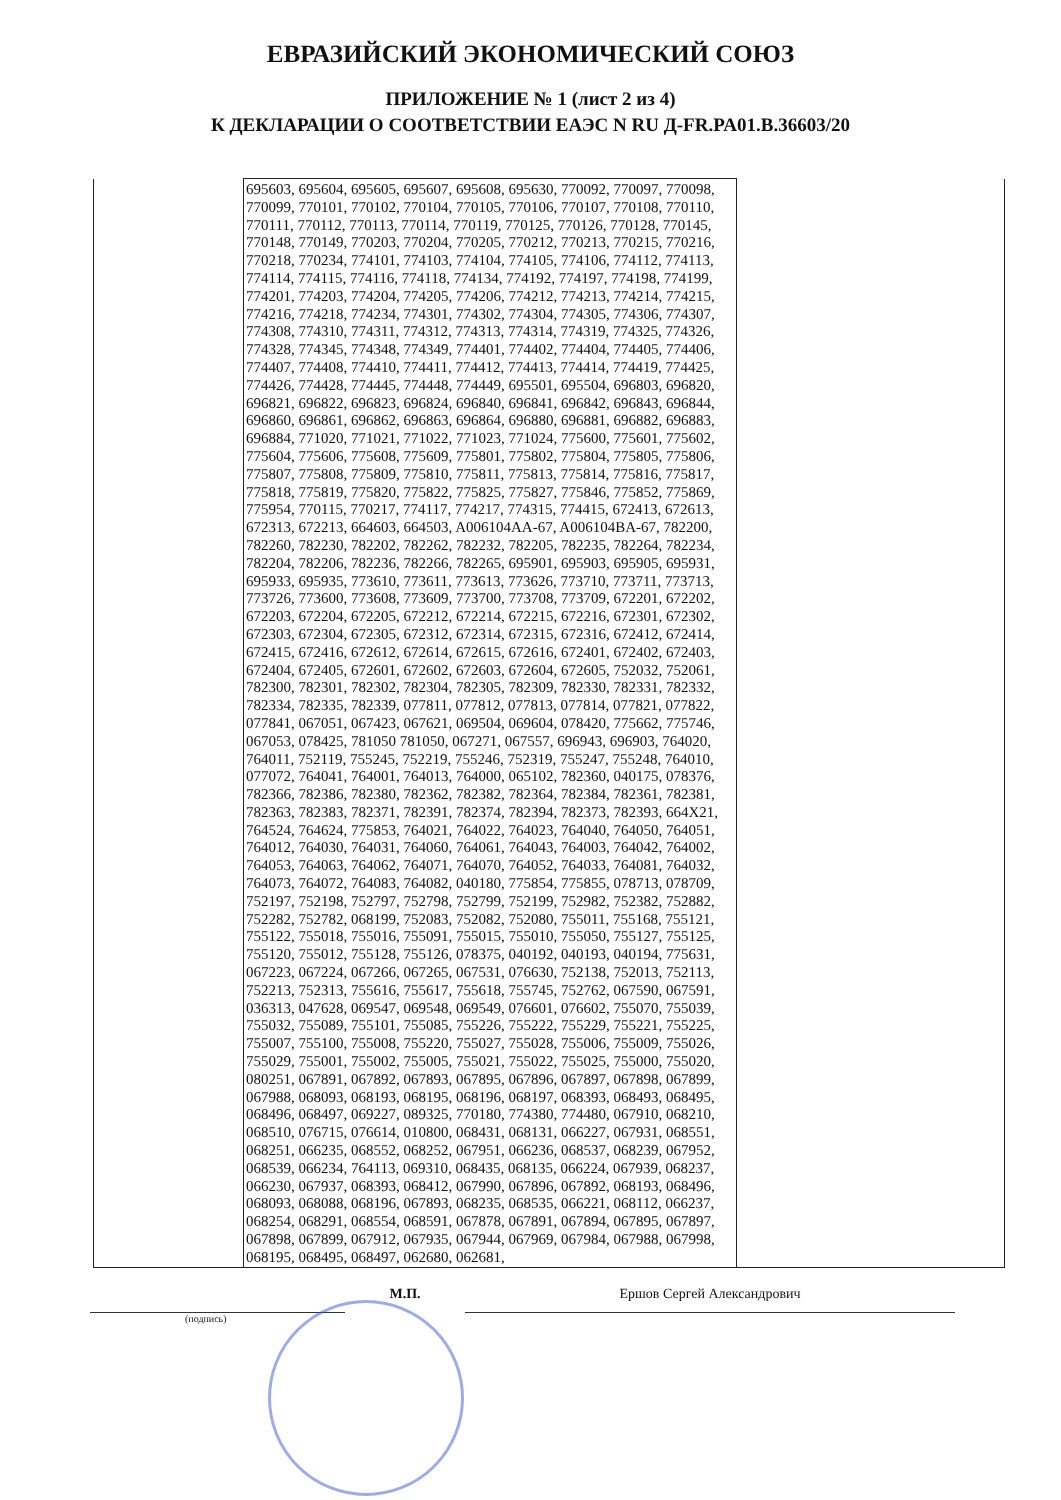ЕВРАЗИЙСКИЙ ЭКОНОМИЧЕСКИЙ СОЮЗ
ПРИЛОЖЕНИЕ № 1 (лист 2 из 4)
К ДЕКЛАРАЦИИ О СООТВЕТСТВИИ ЕАЭС N RU Д-FR.PA01.B.36603/20
| | 695603, 695604, 695605, 695607, 695608, 695630, 770092, 770097, 770098, 770099, 770101, 770102, 770104, 770105, 770106, 770107, 770108, 770110, 770111, 770112, 770113, 770114, 770119, 770125, 770126, 770128, 770145, 770148, 770149, 770203, 770204, 770205, 770212, 770213, 770215, 770216, 770218, 770234, 774101, 774103, 774104, 774105, 774106, 774112, 774113, 774114, 774115, 774116, 774118, 774134, 774192, 774197, 774198, 774199, 774201, 774203, 774204, 774205, 774206, 774212, 774213, 774214, 774215, 774216, 774218, 774234, 774301, 774302, 774304, 774305, 774306, 774307, 774308, 774310, 774311, 774312, 774313, 774314, 774319, 774325, 774326, 774328, 774345, 774348, 774349, 774401, 774402, 774404, 774405, 774406, 774407, 774408, 774410, 774411, 774412, 774413, 774414, 774419, 774425, 774426, 774428, 774445, 774448, 774449, 695501, 695504, 696803, 696820, 696821, 696822, 696823, 696824, 696840, 696841, 696842, 696843, 696844, 696860, 696861, 696862, 696863, 696864, 696880, 696881, 696882, 696883, 696884, 771020, 771021, 771022, 771023, 771024, 775600, 775601, 775602, 775604, 775606, 775608, 775609, 775801, 775802, 775804, 775805, 775806, 775807, 775808, 775809, 775810, 775811, 775813, 775814, 775816, 775817, 775818, 775819, 775820, 775822, 775825, 775827, 775846, 775852, 775869, 775954, 770115, 770217, 774117, 774217, 774315, 774415, 672413, 672613, 672313, 672213, 664603, 664503, A006104AA-67, A006104BA-67, 782200, 782260, 782230, 782202, 782262, 782232, 782205, 782235, 782264, 782234, 782204, 782206, 782236, 782266, 782265, 695901, 695903, 695905, 695931, 695933, 695935, 773610, 773611, 773613, 773626, 773710, 773711, 773713, 773726, 773600, 773608, 773609, 773700, 773708, 773709, 672201, 672202, 672203, 672204, 672205, 672212, 672214, 672215, 672216, 672301, 672302, 672303, 672304, 672305, 672312, 672314, 672315, 672316, 672412, 672414, 672415, 672416, 672612, 672614, 672615, 672616, 672401, 672402, 672403, 672404, 672405, 672601, 672602, 672603, 672604, 672605, 752032, 752061, 782300, 782301, 782302, 782304, 782305, 782309, 782330, 782331, 782332, 782334, 782335, 782339, 077811, 077812, 077813, 077814, 077821, 077822, 077841, 067051, 067423, 067621, 069504, 069604, 078420, 775662, 775746, 067053, 078425, 781050 781050, 067271, 067557, 696943, 696903, 764020, 764011, 752119, 755245, 752219, 755246, 752319, 755247, 755248, 764010, 077072, 764041, 764001, 764013, 764000, 065102, 782360, 040175, 078376, 782366, 782386, 782380, 782362, 782382, 782364, 782384, 782361, 782381, 782363, 782383, 782371, 782391, 782374, 782394, 782373, 782393, 664X21, 764524, 764624, 775853, 764021, 764022, 764023, 764040, 764050, 764051, 764012, 764030, 764031, 764060, 764061, 764043, 764003, 764042, 764002, 764053, 764063, 764062, 764071, 764070, 764052, 764033, 764081, 764032, 764073, 764072, 764083, 764082, 040180, 775854, 775855, 078713, 078709, 752197, 752198, 752797, 752798, 752799, 752199, 752982, 752382, 752882, 752282, 752782, 068199, 752083, 752082, 752080, 755011, 755168, 755121, 755122, 755018, 755016, 755091, 755015, 755010, 755050, 755127, 755125, 755120, 755012, 755128, 755126, 078375, 040192, 040193, 040194, 775631, 067223, 067224, 067266, 067265, 067531, 076630, 752138, 752013, 752113, 752213, 752313, 755616, 755617, 755618, 755745, 752762, 067590, 067591, 036313, 047628, 069547, 069548, 069549, 076601, 076602, 755070, 755039, 755032, 755089, 755101, 755085, 755226, 755222, 755229, 755221, 755225, 755007, 755100, 755008, 755220, 755027, 755028, 755006, 755009, 755026, 755029, 755001, 755002, 755005, 755021, 755022, 755025, 755000, 755020, 080251, 067891, 067892, 067893, 067895, 067896, 067897, 067898, 067899, 067988, 068093, 068193, 068195, 068196, 068197, 068393, 068493, 068495, 068496, 068497, 069227, 089325, 770180, 774380, 774480, 067910, 068210, 068510, 076715, 076614, 010800, 068431, 068131, 066227, 067931, 068551, 068251, 066235, 068552, 068252, 067951, 066236, 068537, 068239, 067952, 068539, 066234, 764113, 069310, 068435, 068135, 066224, 067939, 068237, 066230, 067937, 068393, 068412, 067990, 067896, 067892, 068193, 068496, 068093, 068088, 068196, 067893, 068235, 068535, 066221, 068112, 066237, 068254, 068291, 068554, 068591, 067878, 067891, 067894, 067895, 067897, 067898, 067899, 067912, 067935, 067944, 067969, 067984, 067988, 067998, 068195, 068495, 068497, 062680, 062681, | |
М.П. Ершов Сергей Александрович
(подпись)